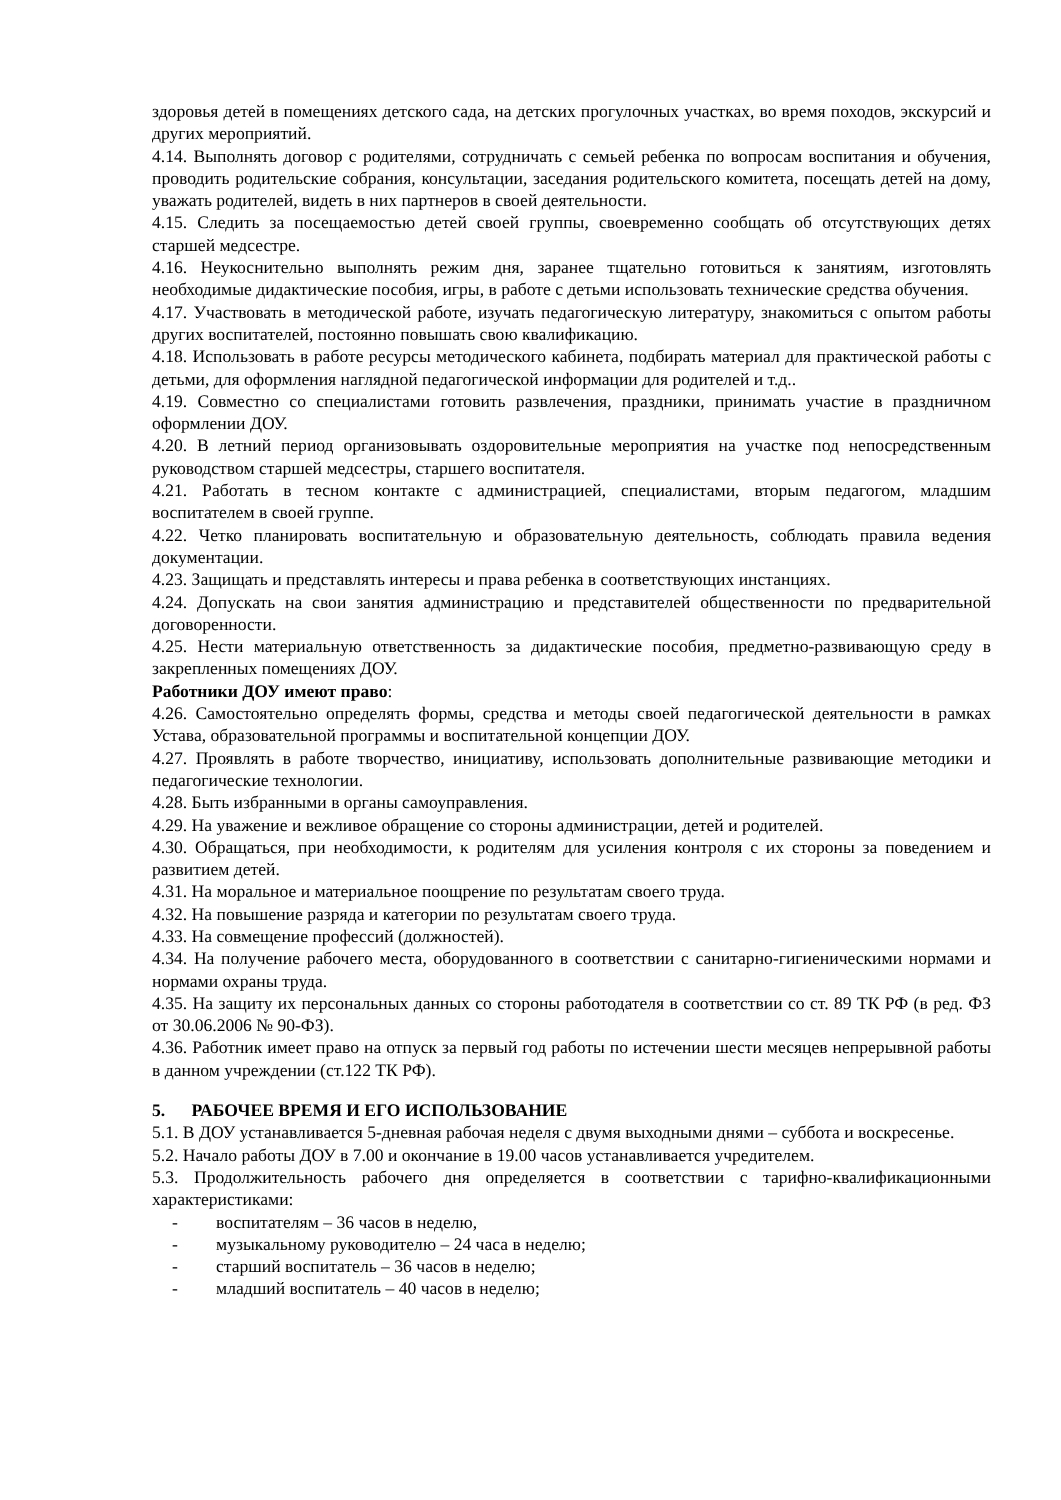здоровья детей в помещениях детского сада, на детских прогулочных участках, во время походов, экскурсий и других мероприятий.
4.14. Выполнять договор с родителями, сотрудничать с семьей ребенка по вопросам воспитания и обучения, проводить родительские собрания, консультации, заседания родительского комитета, посещать детей на дому, уважать родителей, видеть в них партнеров в своей деятельности.
4.15. Следить за посещаемостью детей своей группы, своевременно сообщать об отсутствующих детях старшей медсестре.
4.16. Неукоснительно выполнять режим дня, заранее тщательно готовиться к занятиям, изготовлять необходимые дидактические пособия, игры, в работе с детьми использовать технические средства обучения.
4.17. Участвовать в методической работе, изучать педагогическую литературу, знакомиться с опытом работы других воспитателей, постоянно повышать свою квалификацию.
4.18. Использовать в работе ресурсы методического кабинета, подбирать материал для практической работы с детьми, для оформления наглядной педагогической информации для родителей и т.д..
4.19. Совместно со специалистами готовить развлечения, праздники, принимать участие в праздничном оформлении ДОУ.
4.20. В летний период организовывать оздоровительные мероприятия на участке под непосредственным руководством старшей медсестры, старшего воспитателя.
4.21. Работать в тесном контакте с администрацией, специалистами, вторым педагогом, младшим воспитателем в своей группе.
4.22. Четко планировать воспитательную и образовательную деятельность, соблюдать правила ведения документации.
4.23. Защищать и представлять интересы и права ребенка в соответствующих инстанциях.
4.24. Допускать на свои занятия администрацию и представителей общественности по предварительной договоренности.
4.25. Нести материальную ответственность за дидактические пособия, предметно-развивающую среду в закрепленных помещениях ДОУ.
Работники ДОУ имеют право:
4.26. Самостоятельно определять формы, средства и методы своей педагогической деятельности в рамках Устава, образовательной программы и воспитательной концепции ДОУ.
4.27. Проявлять в работе творчество, инициативу, использовать дополнительные развивающие методики и педагогические технологии.
4.28. Быть избранными в органы самоуправления.
4.29. На уважение и вежливое обращение со стороны администрации, детей и родителей.
4.30. Обращаться, при необходимости, к родителям для усиления контроля с их стороны за поведением и развитием детей.
4.31. На моральное и материальное поощрение по результатам своего труда.
4.32. На повышение разряда и категории по результатам своего труда.
4.33. На совмещение профессий (должностей).
4.34. На получение рабочего места, оборудованного в соответствии с санитарно-гигиеническими нормами и нормами охраны труда.
4.35. На защиту их персональных данных со стороны работодателя в соответствии со ст. 89 ТК РФ (в ред. ФЗ от 30.06.2006 № 90-ФЗ).
4.36. Работник имеет право на отпуск за первый год работы по истечении шести месяцев непрерывной работы в данном учреждении (ст.122 ТК РФ).
5. РАБОЧЕЕ ВРЕМЯ И ЕГО ИСПОЛЬЗОВАНИЕ
5.1. В ДОУ устанавливается 5-дневная рабочая неделя с двумя выходными днями – суббота и воскресенье.
5.2. Начало работы ДОУ в 7.00 и окончание в 19.00 часов устанавливается учредителем.
5.3. Продолжительность рабочего дня определяется в соответствии с тарифно-квалификационными характеристиками:
- воспитателям – 36 часов в неделю,
- музыкальному руководителю – 24 часа в неделю;
- старший воспитатель – 36 часов в неделю;
- младший воспитатель – 40 часов в неделю;